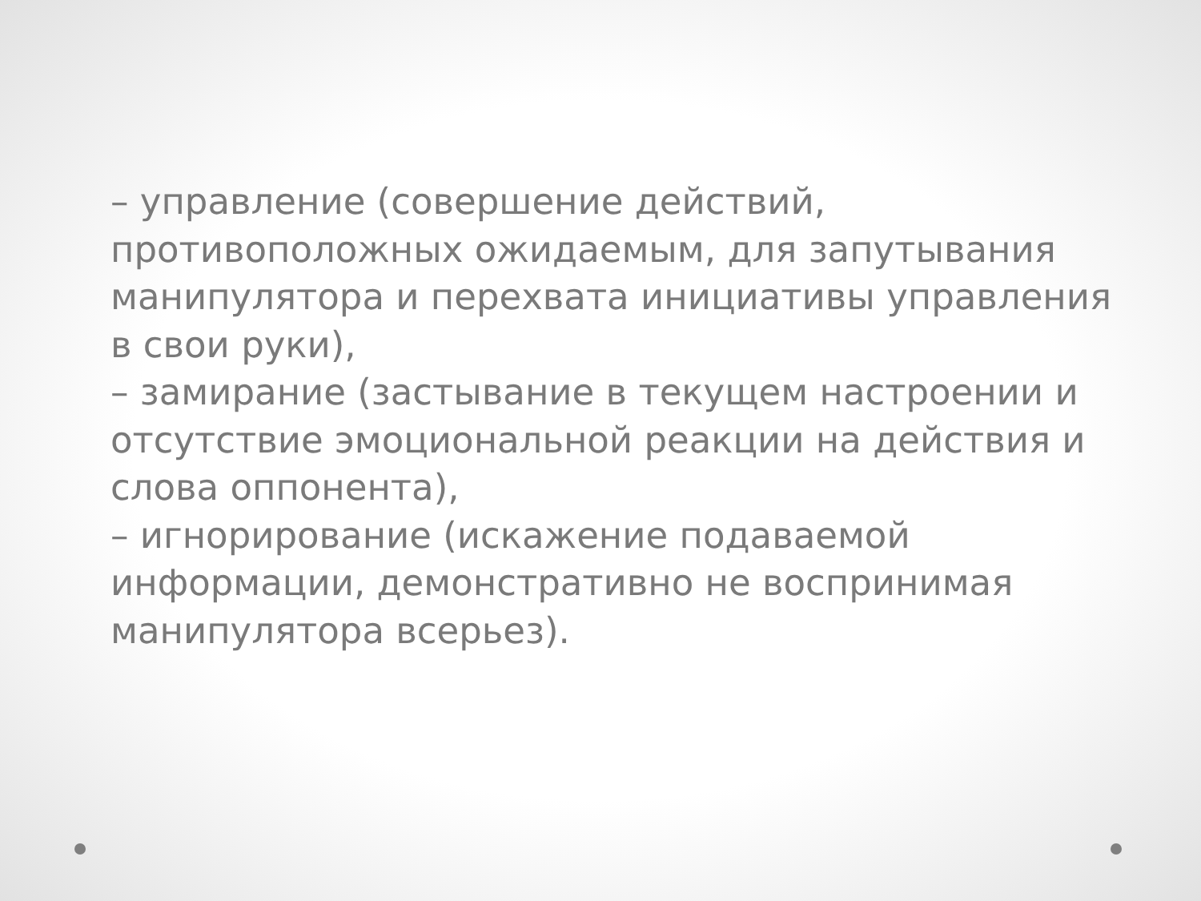– управление (совершение действий, противоположных ожидаемым, для запутывания манипулятора и перехвата инициативы управления в свои руки),
– замирание (застывание в текущем настроении и отсутствие эмоциональной реакции на действия и слова оппонента),
– игнорирование (искажение подаваемой информации, демонстративно не воспринимая манипулятора всерьез).